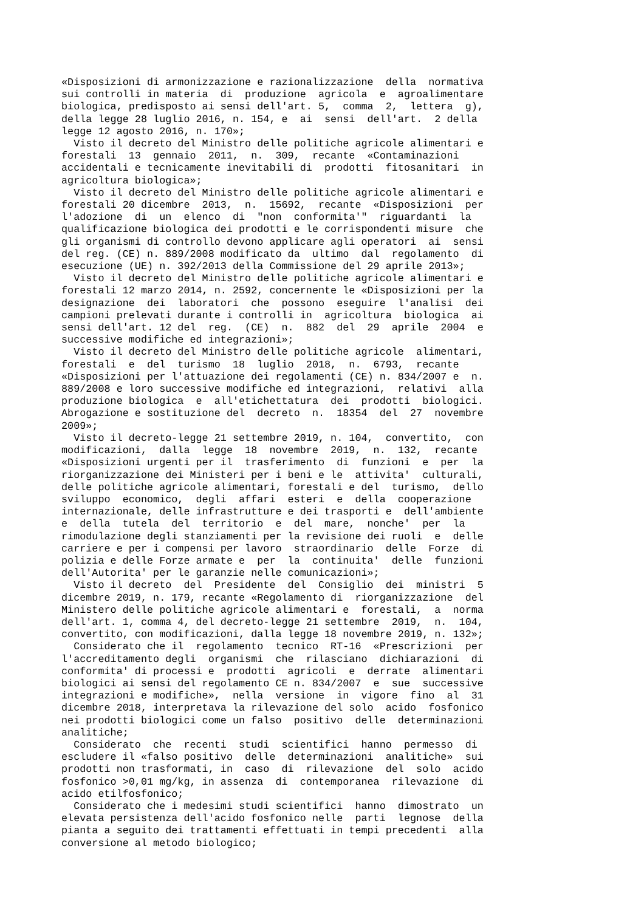«Disposizioni di armonizzazione e razionalizzazione  della  normativa
sui controlli in materia  di  produzione  agricola  e  agroalimentare
biologica, predisposto ai sensi dell'art. 5,  comma  2,  lettera  g),
della legge 28 luglio 2016, n. 154, e  ai  sensi  dell'art.  2 della
legge 12 agosto 2016, n. 170»;
  Visto il decreto del Ministro delle politiche agricole alimentari e
forestali  13  gennaio  2011,  n.  309,  recante  «Contaminazioni
accidentali e tecnicamente inevitabili di  prodotti  fitosanitari  in
agricoltura biologica»;
  Visto il decreto del Ministro delle politiche agricole alimentari e
forestali 20 dicembre  2013,  n.  15692,  recante  «Disposizioni  per
l'adozione  di  un  elenco  di  "non  conformita'"  riguardanti  la
qualificazione biologica dei prodotti e le corrispondenti misure  che
gli organismi di controllo devono applicare agli operatori  ai  sensi
del reg. (CE) n. 889/2008 modificato da  ultimo  dal  regolamento  di
esecuzione (UE) n. 392/2013 della Commissione del 29 aprile 2013»;
  Visto il decreto del Ministro delle politiche agricole alimentari e
forestali 12 marzo 2014, n. 2592, concernente le «Disposizioni per la
designazione  dei  laboratori  che  possono  eseguire  l'analisi  dei
campioni prelevati durante i controlli in  agricoltura  biologica  ai
sensi dell'art. 12 del  reg.  (CE)  n.  882  del  29  aprile  2004  e
successive modifiche ed integrazioni»;
  Visto il decreto del Ministro delle politiche agricole  alimentari,
forestali  e  del  turismo  18  luglio  2018,  n.  6793,  recante
«Disposizioni per l'attuazione dei regolamenti (CE) n. 834/2007 e  n.
889/2008 e loro successive modifiche ed integrazioni,  relativi  alla
produzione biologica  e  all'etichettatura  dei  prodotti  biologici.
Abrogazione e sostituzione del  decreto  n.  18354  del  27  novembre
2009»;
  Visto il decreto-legge 21 settembre 2019, n. 104,  convertito,  con
modificazioni,  dalla  legge  18  novembre  2019,  n.  132,  recante
«Disposizioni urgenti per il  trasferimento  di  funzioni  e  per  la
riorganizzazione dei Ministeri per i beni e le  attivita'  culturali,
delle politiche agricole alimentari, forestali e del  turismo,  dello
sviluppo  economico,  degli  affari  esteri  e  della  cooperazione
internazionale, delle infrastrutture e dei trasporti e  dell'ambiente
e  della  tutela  del  territorio  e  del  mare,  nonche'  per  la
rimodulazione degli stanziamenti per la revisione dei ruoli  e  delle
carriere e per i compensi per lavoro  straordinario  delle  Forze  di
polizia e delle Forze armate e  per  la  continuita'  delle  funzioni
dell'Autorita' per le garanzie nelle comunicazioni»;
  Visto il decreto  del  Presidente  del  Consiglio  dei  ministri  5
dicembre 2019, n. 179, recante «Regolamento di  riorganizzazione  del
Ministero delle politiche agricole alimentari e  forestali,  a  norma
dell'art. 1, comma 4, del decreto-legge 21 settembre  2019,  n.  104,
convertito, con modificazioni, dalla legge 18 novembre 2019, n. 132»;
  Considerato che il  regolamento  tecnico  RT-16  «Prescrizioni  per
l'accreditamento degli  organismi  che  rilasciano  dichiarazioni  di
conformita' di processi e  prodotti  agricoli  e  derrate  alimentari
biologici ai sensi del regolamento CE n. 834/2007  e  sue  successive
integrazioni e modifiche»,  nella  versione  in  vigore  fino  al  31
dicembre 2018, interpretava la rilevazione del solo  acido  fosfonico
nei prodotti biologici come un falso  positivo  delle  determinazioni
analitiche;
  Considerato  che  recenti  studi  scientifici  hanno  permesso  di
escludere il «falso positivo  delle  determinazioni  analitiche»  sui
prodotti non trasformati, in  caso  di  rilevazione  del  solo  acido
fosfonico >0,01 mg/kg, in assenza  di  contemporanea  rilevazione  di
acido etilfosfonico;
  Considerato che i medesimi studi scientifici  hanno  dimostrato  un
elevata persistenza dell'acido fosfonico nelle  parti  legnose  della
pianta a seguito dei trattamenti effettuati in tempi precedenti  alla
conversione al metodo biologico;